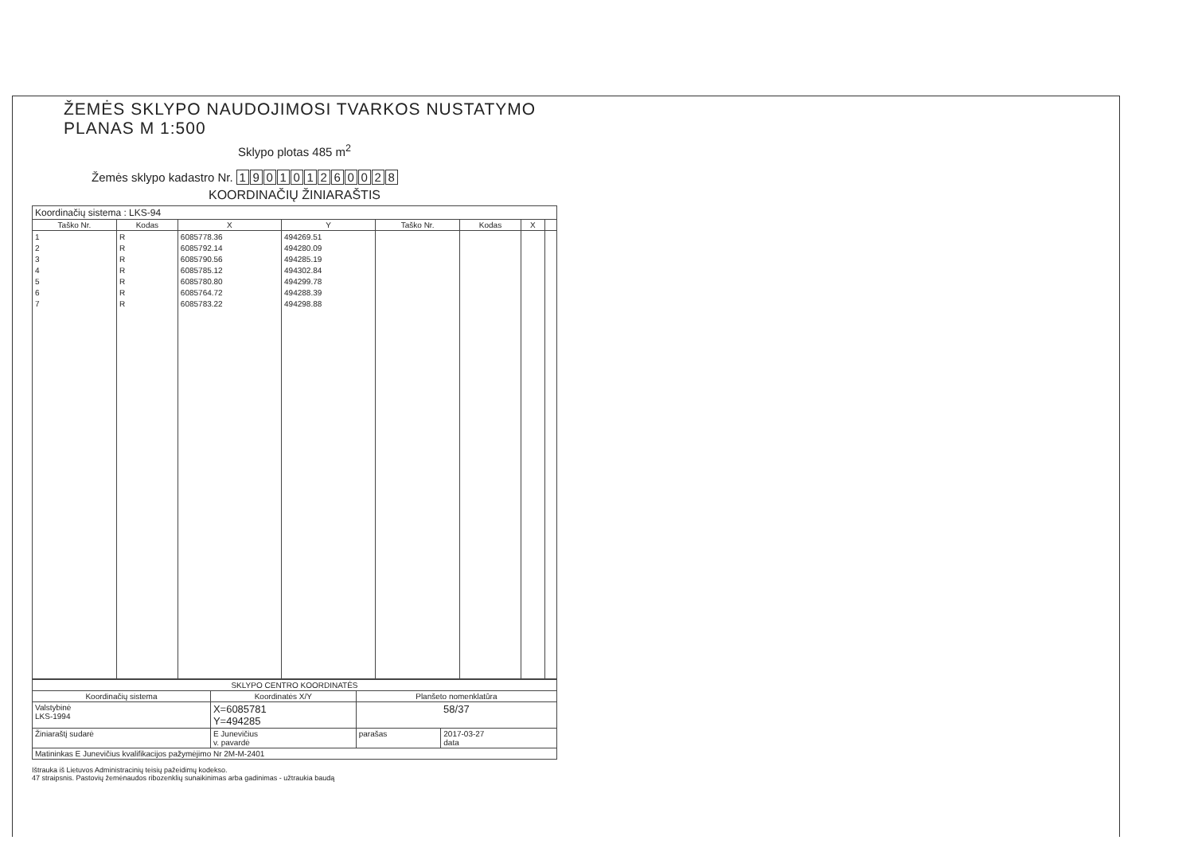ŽEMĖS SKLYPO NAUDOJIMOSI TVARKOS NUSTATYMO PLANAS M 1:500
Sklypo plotas 485 m<sup>2</sup>
Žemės sklypo kadastro Nr. 190101260028
KOORDINAČIŲ ŽINIARAŠTIS
| Koordinačių sistema : LKS-94 | | | | | | | |
| Taško Nr. | Kodas | X | Y | Taško Nr. | Kodas | X | |
| 1 2 3 4 5 6 7 | R R R R R R R | 6085778.36 6085792.14 6085790.56 6085785.12 6085780.80 6085764.72 6085783.22 | 494269.51 494280.09 494285.19 494302.84 494299.78 494288.39 494298.88 | | | | |
| SKLYPO CENTRO KOORDINATĖS | | | |
| --- | --- | --- | --- |
| Koordinačių sistema | Koordinatės X/Y | Planšeto nomenklatūra | |
| Valstybinė LKS-1994 | X=6085781 Y=494285 | 58/37 | |
| Žiniaraštį sudarė | E Junevičius v. pavardė | parašas | 2017-03-27 data |
| Matininkas E Junevičius kvalifikacijos pažymėjimo Nr 2M-M-2401 | | | |
Ištrauka iš Lietuvos Administracinių teisių pažeidimų kodekso.
47 straipsnis. Pastovių žemėnaudos ribozenklių sunaikinimas arba gadinimas - užtraukia baudą